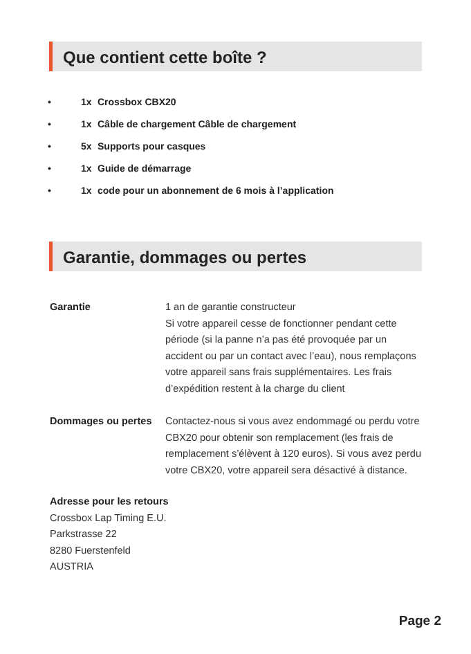Que contient cette boîte ?
• 1x Crossbox CBX20
• 1x Câble de chargement Câble de chargement
• 5x Supports pour casques
• 1x Guide de démarrage
• 1x code pour un abonnement de 6 mois à l’application
Garantie, dommages ou pertes
Garantie 1 an de garantie constructeur
Si votre appareil cesse de fonctionner pendant cette période (si la panne n’a pas été provoquée par un accident ou par un contact avec l’eau), nous remplaçons votre appareil sans frais supplémentaires. Les frais d’expédition restent à la charge du client
Dommages ou pertes Contactez-nous si vous avez endommagé ou perdu votre CBX20 pour obtenir son remplacement (les frais de remplacement s’élèvent à 120 euros). Si vous avez perdu votre CBX20, votre appareil sera désactivé à distance.
Adresse pour les retours
Crossbox Lap Timing E.U.
Parkstrasse 22
8280 Fuerstenfeld
AUSTRIA
Page 2